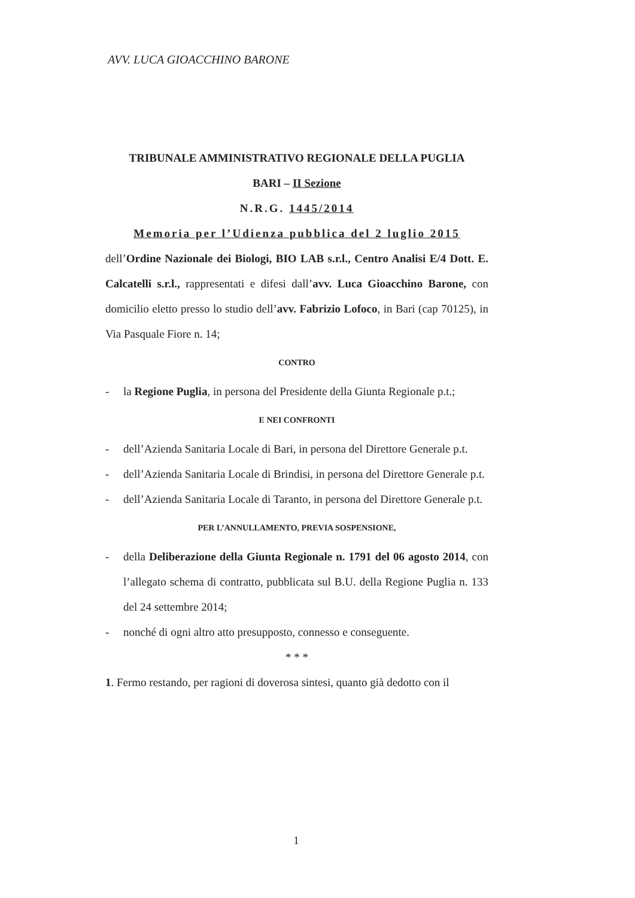AVV. LUCA GIOACCHINO BARONE
TRIBUNALE AMMINISTRATIVO REGIONALE DELLA PUGLIA
BARI – II Sezione
N.R.G. 1445/2014
Memoria per l’Udienza pubblica del 2 luglio 2015
dell’Ordine Nazionale dei Biologi, BIO LAB s.r.l., Centro Analisi E/4 Dott. E. Calcatelli s.r.l., rappresentati e difesi dall’avv. Luca Gioacchino Barone, con domicilio eletto presso lo studio dell’avv. Fabrizio Lofoco, in Bari (cap 70125), in Via Pasquale Fiore n. 14;
CONTRO
- la Regione Puglia, in persona del Presidente della Giunta Regionale p.t.;
E NEI CONFRONTI
- dell’Azienda Sanitaria Locale di Bari, in persona del Direttore Generale p.t.
- dell’Azienda Sanitaria Locale di Brindisi, in persona del Direttore Generale p.t.
- dell’Azienda Sanitaria Locale di Taranto, in persona del Direttore Generale p.t.
PER L’ANNULLAMENTO, PREVIA SOSPENSIONE,
- della Deliberazione della Giunta Regionale n. 1791 del 06 agosto 2014, con l’allegato schema di contratto, pubblicata sul B.U. della Regione Puglia n. 133 del 24 settembre 2014;
- nonché di ogni altro atto presupposto, connesso e conseguente.
* * *
1. Fermo restando, per ragioni di doverosa sintesi, quanto già dedotto con il
1